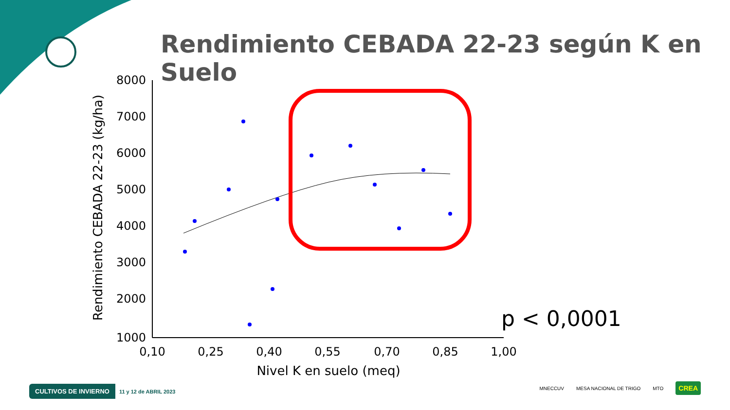Rendimiento CEBADA 22-23 según K en Suelo
Rendimiento CEBADA 22-23 (kg/ha)
8000
7000
6000
5000
4000
3000
2000
1000
0,10
0,25
0,40
0,55
0,70
0,85
1,00
Nivel K en suelo (meq)
p < 0,0001
CULTIVOS DE INVIERNO 11 y 12 de ABRIL 2023
MNECCUV MESA NACIONAL DE TRIGO MTO CREA